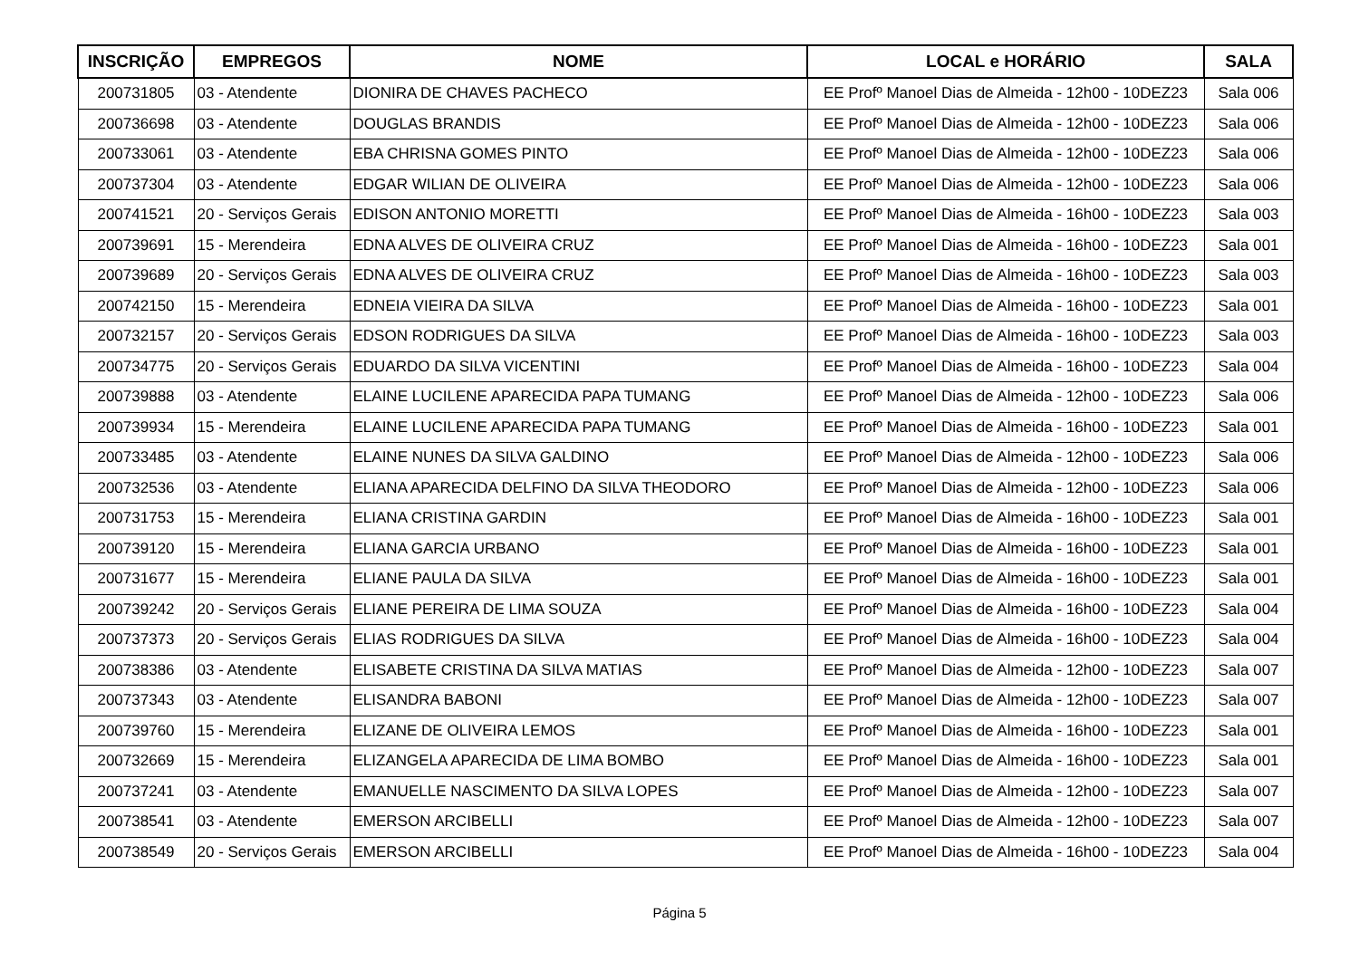| INSCRIÇÃO | EMPREGOS | NOME | LOCAL e HORÁRIO | SALA |
| --- | --- | --- | --- | --- |
| 200731805 | 03 - Atendente | DIONIRA DE CHAVES PACHECO | EE Profº Manoel Dias de Almeida - 12h00 - 10DEZ23 | Sala 006 |
| 200736698 | 03 - Atendente | DOUGLAS BRANDIS | EE Profº Manoel Dias de Almeida - 12h00 - 10DEZ23 | Sala 006 |
| 200733061 | 03 - Atendente | EBA CHRISNA GOMES PINTO | EE Profº Manoel Dias de Almeida - 12h00 - 10DEZ23 | Sala 006 |
| 200737304 | 03 - Atendente | EDGAR WILIAN DE OLIVEIRA | EE Profº Manoel Dias de Almeida - 12h00 - 10DEZ23 | Sala 006 |
| 200741521 | 20 - Serviços Gerais | EDISON ANTONIO MORETTI | EE Profº Manoel Dias de Almeida - 16h00 - 10DEZ23 | Sala 003 |
| 200739691 | 15 - Merendeira | EDNA ALVES DE OLIVEIRA CRUZ | EE Profº Manoel Dias de Almeida - 16h00 - 10DEZ23 | Sala 001 |
| 200739689 | 20 - Serviços Gerais | EDNA ALVES DE OLIVEIRA CRUZ | EE Profº Manoel Dias de Almeida - 16h00 - 10DEZ23 | Sala 003 |
| 200742150 | 15 - Merendeira | EDNEIA VIEIRA DA SILVA | EE Profº Manoel Dias de Almeida - 16h00 - 10DEZ23 | Sala 001 |
| 200732157 | 20 - Serviços Gerais | EDSON RODRIGUES DA SILVA | EE Profº Manoel Dias de Almeida - 16h00 - 10DEZ23 | Sala 003 |
| 200734775 | 20 - Serviços Gerais | EDUARDO DA SILVA VICENTINI | EE Profº Manoel Dias de Almeida - 16h00 - 10DEZ23 | Sala 004 |
| 200739888 | 03 - Atendente | ELAINE LUCILENE APARECIDA PAPA TUMANG | EE Profº Manoel Dias de Almeida - 12h00 - 10DEZ23 | Sala 006 |
| 200739934 | 15 - Merendeira | ELAINE LUCILENE APARECIDA PAPA TUMANG | EE Profº Manoel Dias de Almeida - 16h00 - 10DEZ23 | Sala 001 |
| 200733485 | 03 - Atendente | ELAINE NUNES DA SILVA GALDINO | EE Profº Manoel Dias de Almeida - 12h00 - 10DEZ23 | Sala 006 |
| 200732536 | 03 - Atendente | ELIANA APARECIDA DELFINO DA SILVA THEODORO | EE Profº Manoel Dias de Almeida - 12h00 - 10DEZ23 | Sala 006 |
| 200731753 | 15 - Merendeira | ELIANA CRISTINA GARDIN | EE Profº Manoel Dias de Almeida - 16h00 - 10DEZ23 | Sala 001 |
| 200739120 | 15 - Merendeira | ELIANA GARCIA URBANO | EE Profº Manoel Dias de Almeida - 16h00 - 10DEZ23 | Sala 001 |
| 200731677 | 15 - Merendeira | ELIANE PAULA DA SILVA | EE Profº Manoel Dias de Almeida - 16h00 - 10DEZ23 | Sala 001 |
| 200739242 | 20 - Serviços Gerais | ELIANE PEREIRA DE LIMA SOUZA | EE Profº Manoel Dias de Almeida - 16h00 - 10DEZ23 | Sala 004 |
| 200737373 | 20 - Serviços Gerais | ELIAS RODRIGUES DA SILVA | EE Profº Manoel Dias de Almeida - 16h00 - 10DEZ23 | Sala 004 |
| 200738386 | 03 - Atendente | ELISABETE CRISTINA DA SILVA MATIAS | EE Profº Manoel Dias de Almeida - 12h00 - 10DEZ23 | Sala 007 |
| 200737343 | 03 - Atendente | ELISANDRA BABONI | EE Profº Manoel Dias de Almeida - 12h00 - 10DEZ23 | Sala 007 |
| 200739760 | 15 - Merendeira | ELIZANE DE OLIVEIRA LEMOS | EE Profº Manoel Dias de Almeida - 16h00 - 10DEZ23 | Sala 001 |
| 200732669 | 15 - Merendeira | ELIZANGELA APARECIDA DE LIMA BOMBO | EE Profº Manoel Dias de Almeida - 16h00 - 10DEZ23 | Sala 001 |
| 200737241 | 03 - Atendente | EMANUELLE NASCIMENTO DA SILVA LOPES | EE Profº Manoel Dias de Almeida - 12h00 - 10DEZ23 | Sala 007 |
| 200738541 | 03 - Atendente | EMERSON ARCIBELLI | EE Profº Manoel Dias de Almeida - 12h00 - 10DEZ23 | Sala 007 |
| 200738549 | 20 - Serviços Gerais | EMERSON ARCIBELLI | EE Profº Manoel Dias de Almeida - 16h00 - 10DEZ23 | Sala 004 |
Página 5